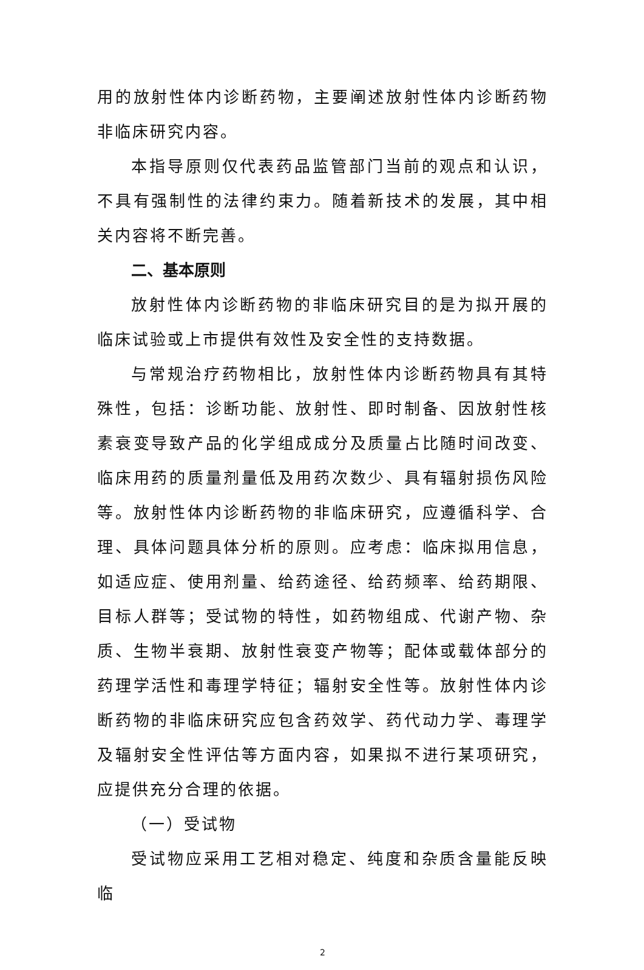用的放射性体内诊断药物，主要阐述放射性体内诊断药物非临床研究内容。
本指导原则仅代表药品监管部门当前的观点和认识，不具有强制性的法律约束力。随着新技术的发展，其中相关内容将不断完善。
二、基本原则
放射性体内诊断药物的非临床研究目的是为拟开展的临床试验或上市提供有效性及安全性的支持数据。
与常规治疗药物相比，放射性体内诊断药物具有其特殊性，包括：诊断功能、放射性、即时制备、因放射性核素衰变导致产品的化学组成成分及质量占比随时间改变、临床用药的质量剂量低及用药次数少、具有辐射损伤风险等。放射性体内诊断药物的非临床研究，应遵循科学、合理、具体问题具体分析的原则。应考虑：临床拟用信息，如适应症、使用剂量、给药途径、给药频率、给药期限、目标人群等；受试物的特性，如药物组成、代谢产物、杂质、生物半衰期、放射性衰变产物等；配体或载体部分的药理学活性和毒理学特征；辐射安全性等。放射性体内诊断药物的非临床研究应包含药效学、药代动力学、毒理学及辐射安全性评估等方面内容，如果拟不进行某项研究，应提供充分合理的依据。
（一）受试物
受试物应采用工艺相对稳定、纯度和杂质含量能反映临
2